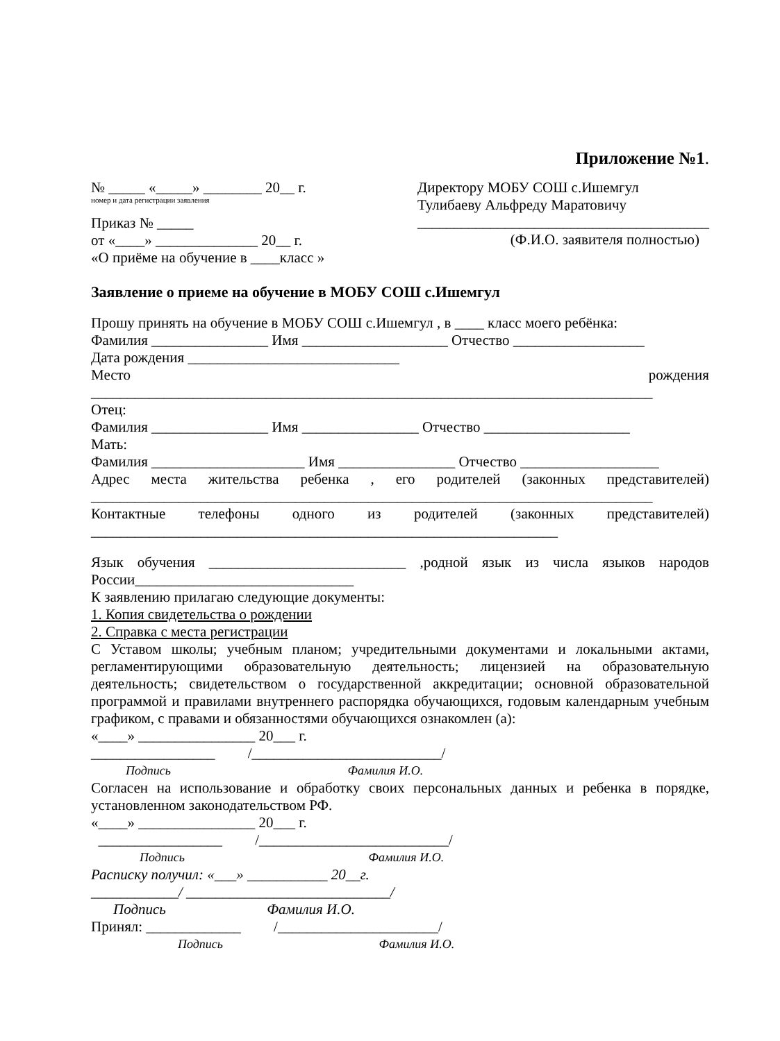Приложение №1.
№ _____ «_____» ________ 20__ г.
номер и дата регистрации заявления
Приказ № _____
от «____» ______________ 20__ г.
«О приёме на обучение в ____класс »
Директору МОБУ СОШ с.Ишемгул
Тулибаеву Альфреду Маратовичу
________________________________________
(Ф.И.О. заявителя полностью)
Заявление о приеме на обучение в МОБУ СОШ с.Ишемгул
Прошу принять на обучение в МОБУ СОШ с.Ишемгул , в ____ класс моего ребёнка:
Фамилия ________________ Имя ____________________ Отчество __________________
Дата рождения _____________________________
Место рождения
_____________________________________________________________________________
Отец:
Фамилия ________________ Имя ________________ Отчество ____________________
Мать:
Фамилия _____________________ Имя ________________ Отчество ___________________
Адрес места жительства ребенка , его родителей (законных представителей)
_____________________________________________________________________________
Контактные телефоны одного из родителей (законных представителей)
________________________________________________________________
Язык обучения ___________________________ ,родной язык из числа языков народов
России______________________________
К заявлению прилагаю следующие документы:
1. Копия свидетельства о рождении
2. Справка с места регистрации
С Уставом школы; учебным планом; учредительными документами и локальными актами, регламентирующими образовательную деятельность; лицензией на образовательную деятельность; свидетельством о государственной аккредитации; основной образовательной программой и правилами внутреннего распорядка обучающихся, годовым календарным учебным графиком, с правами и обязанностями обучающихся ознакомлен (а):
«____» ________________ 20___ г.
_________________ /__________________________/
Подпись Фамилия И.О.
Согласен на использование и обработку своих персональных данных и ребенка в порядке, установленном законодательством РФ.
«____» ________________ 20___ г.
_________________ /__________________________/
Подпись Фамилия И.О.
Расписку получил: «___» ___________ 20__г.
____________/ ____________________________/
Подпись Фамилия И.О.
Принял: _____________ /______________________/
Подпись Фамилия И.О.